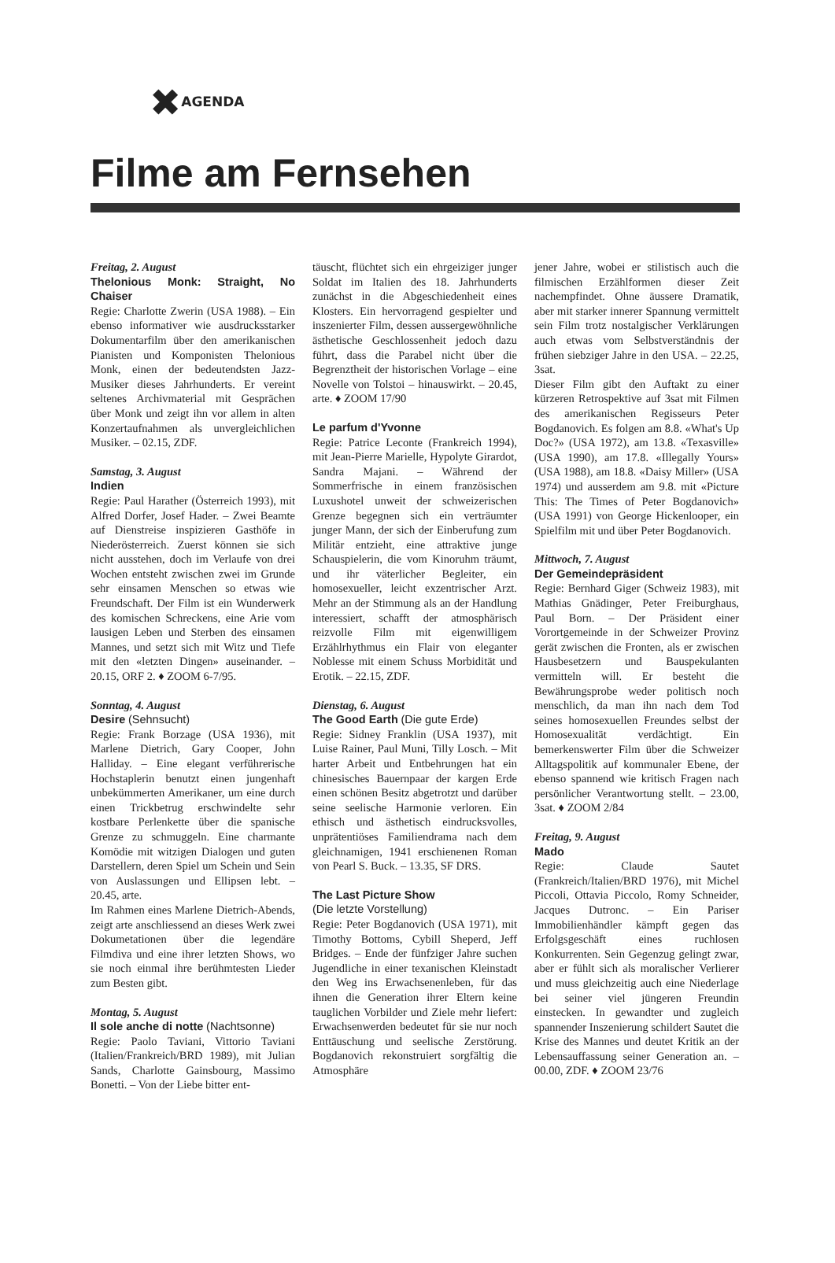✖AGENDA
Filme am Fernsehen
Freitag, 2. August
Thelonious Monk: Straight, No Chaiser
Regie: Charlotte Zwerin (USA 1988). – Ein ebenso informativer wie ausdrucksstarker Dokumentarfilm über den amerikanischen Pianisten und Komponisten Thelonious Monk, einen der bedeutendsten Jazz-Musiker dieses Jahrhunderts. Er vereint seltenes Archivmaterial mit Gesprächen über Monk und zeigt ihn vor allem in alten Konzertaufnahmen als unvergleichlichen Musiker. – 02.15, ZDF.
Samstag, 3. August
Indien
Regie: Paul Harather (Österreich 1993), mit Alfred Dorfer, Josef Hader. – Zwei Beamte auf Dienstreise inspizieren Gasthöfe in Niederösterreich. Zuerst können sie sich nicht ausstehen, doch im Verlaufe von drei Wochen entsteht zwischen zwei im Grunde sehr einsamen Menschen so etwas wie Freundschaft. Der Film ist ein Wunderwerk des komischen Schreckens, eine Arie vom lausigen Leben und Sterben des einsamen Mannes, und setzt sich mit Witz und Tiefe mit den «letzten Dingen» auseinander. – 20.15, ORF 2. ♦ ZOOM 6-7/95.
Sonntag, 4. August
Desire (Sehnsucht)
Regie: Frank Borzage (USA 1936), mit Marlene Dietrich, Gary Cooper, John Halliday. – Eine elegant verführerische Hochstaplerin benutzt einen jungenhaft unbekümmerten Amerikaner, um eine durch einen Trickbetrug erschwindelte sehr kostbare Perlenkette über die spanische Grenze zu schmuggeln. Eine charmante Komödie mit witzigen Dialogen und guten Darstellern, deren Spiel um Schein und Sein von Auslassungen und Ellipsen lebt. – 20.45, arte.
Im Rahmen eines Marlene Dietrich-Abends, zeigt arte anschliessend an dieses Werk zwei Dokumetationen über die legendäre Filmdiva und eine ihrer letzten Shows, wo sie noch einmal ihre berühmtesten Lieder zum Besten gibt.
Montag, 5. August
Il sole anche di notte (Nachtsonne)
Regie: Paolo Taviani, Vittorio Taviani (Italien/Frankreich/BRD 1989), mit Julian Sands, Charlotte Gainsbourg, Massimo Bonetti. – Von der Liebe bitter ent-
täuscht, flüchtet sich ein ehrgeiziger junger Soldat im Italien des 18. Jahrhunderts zunächst in die Abgeschiedenheit eines Klosters. Ein hervorragend gespielter und inszenierter Film, dessen aussergewöhnliche ästhetische Geschlossenheit jedoch dazu führt, dass die Parabel nicht über die Begrenztheit der historischen Vorlage – eine Novelle von Tolstoi – hinauswirkt. – 20.45, arte. ♦ ZOOM 17/90
Le parfum d'Yvonne
Regie: Patrice Leconte (Frankreich 1994), mit Jean-Pierre Marielle, Hypolyte Girardot, Sandra Majani. – Während der Sommerfrische in einem französischen Luxushotel unweit der schweizerischen Grenze begegnen sich ein verträumter junger Mann, der sich der Einberufung zum Militär entzieht, eine attraktive junge Schauspielerin, die vom Kinoruhm träumt, und ihr väterlicher Begleiter, ein homosexueller, leicht exzentrischer Arzt. Mehr an der Stimmung als an der Handlung interessiert, schafft der atmosphärisch reizvolle Film mit eigenwilligem Erzählrhythmus ein Flair von eleganter Noblesse mit einem Schuss Morbidität und Erotik. – 22.15, ZDF.
Dienstag, 6. August
The Good Earth (Die gute Erde)
Regie: Sidney Franklin (USA 1937), mit Luise Rainer, Paul Muni, Tilly Losch. – Mit harter Arbeit und Entbehrungen hat ein chinesisches Bauernpaar der kargen Erde einen schönen Besitz abgetrotzt und darüber seine seelische Harmonie verloren. Ein ethisch und ästhetisch eindrucksvolles, unprätentiöses Familiendrama nach dem gleichnamigen, 1941 erschienenen Roman von Pearl S. Buck. – 13.35, SF DRS.
The Last Picture Show
(Die letzte Vorstellung)
Regie: Peter Bogdanovich (USA 1971), mit Timothy Bottoms, Cybill Sheperd, Jeff Bridges. – Ende der fünfziger Jahre suchen Jugendliche in einer texanischen Kleinstadt den Weg ins Erwachsenenleben, für das ihnen die Generation ihrer Eltern keine tauglichen Vorbilder und Ziele mehr liefert: Erwachsenwerden bedeutet für sie nur noch Enttäuschung und seelische Zerstörung. Bogdanovich rekonstruiert sorgfältig die Atmosphäre
jener Jahre, wobei er stilistisch auch die filmischen Erzählformen dieser Zeit nachempfindet. Ohne äussere Dramatik, aber mit starker innerer Spannung vermittelt sein Film trotz nostalgischer Verklärungen auch etwas vom Selbstverständnis der frühen siebziger Jahre in den USA. – 22.25, 3sat.
Dieser Film gibt den Auftakt zu einer kürzeren Retrospektive auf 3sat mit Filmen des amerikanischen Regisseurs Peter Bogdanovich. Es folgen am 8.8. «What's Up Doc?» (USA 1972), am 13.8. «Texasville» (USA 1990), am 17.8. «Illegally Yours» (USA 1988), am 18.8. «Daisy Miller» (USA 1974) und ausserdem am 9.8. mit «Picture This: The Times of Peter Bogdanovich» (USA 1991) von George Hickenlooper, ein Spielfilm mit und über Peter Bogdanovich.
Mittwoch, 7. August
Der Gemeindepräsident
Regie: Bernhard Giger (Schweiz 1983), mit Mathias Gnädinger, Peter Freiburghaus, Paul Born. – Der Präsident einer Vorortgemeinde in der Schweizer Provinz gerät zwischen die Fronten, als er zwischen Hausbesetzern und Bauspekulanten vermitteln will. Er besteht die Bewährungsprobe weder politisch noch menschlich, da man ihn nach dem Tod seines homosexuellen Freundes selbst der Homosexualität verdächtigt. Ein bemerkenswerter Film über die Schweizer Alltagspolitik auf kommunaler Ebene, der ebenso spannend wie kritisch Fragen nach persönlicher Verantwortung stellt. – 23.00, 3sat. ♦ ZOOM 2/84
Freitag, 9. August
Mado
Regie: Claude Sautet (Frankreich/Italien/BRD 1976), mit Michel Piccoli, Ottavia Piccolo, Romy Schneider, Jacques Dutronc. – Ein Pariser Immobilienhändler kämpft gegen das Erfolgsgeschäft eines ruchlosen Konkurrenten. Sein Gegenzug gelingt zwar, aber er fühlt sich als moralischer Verlierer und muss gleichzeitig auch eine Niederlage bei seiner viel jüngeren Freundin einstecken. In gewandter und zugleich spannender Inszenierung schildert Sautet die Krise des Mannes und deutet Kritik an der Lebensauffassung seiner Generation an. – 00.00, ZDF. ♦ ZOOM 23/76